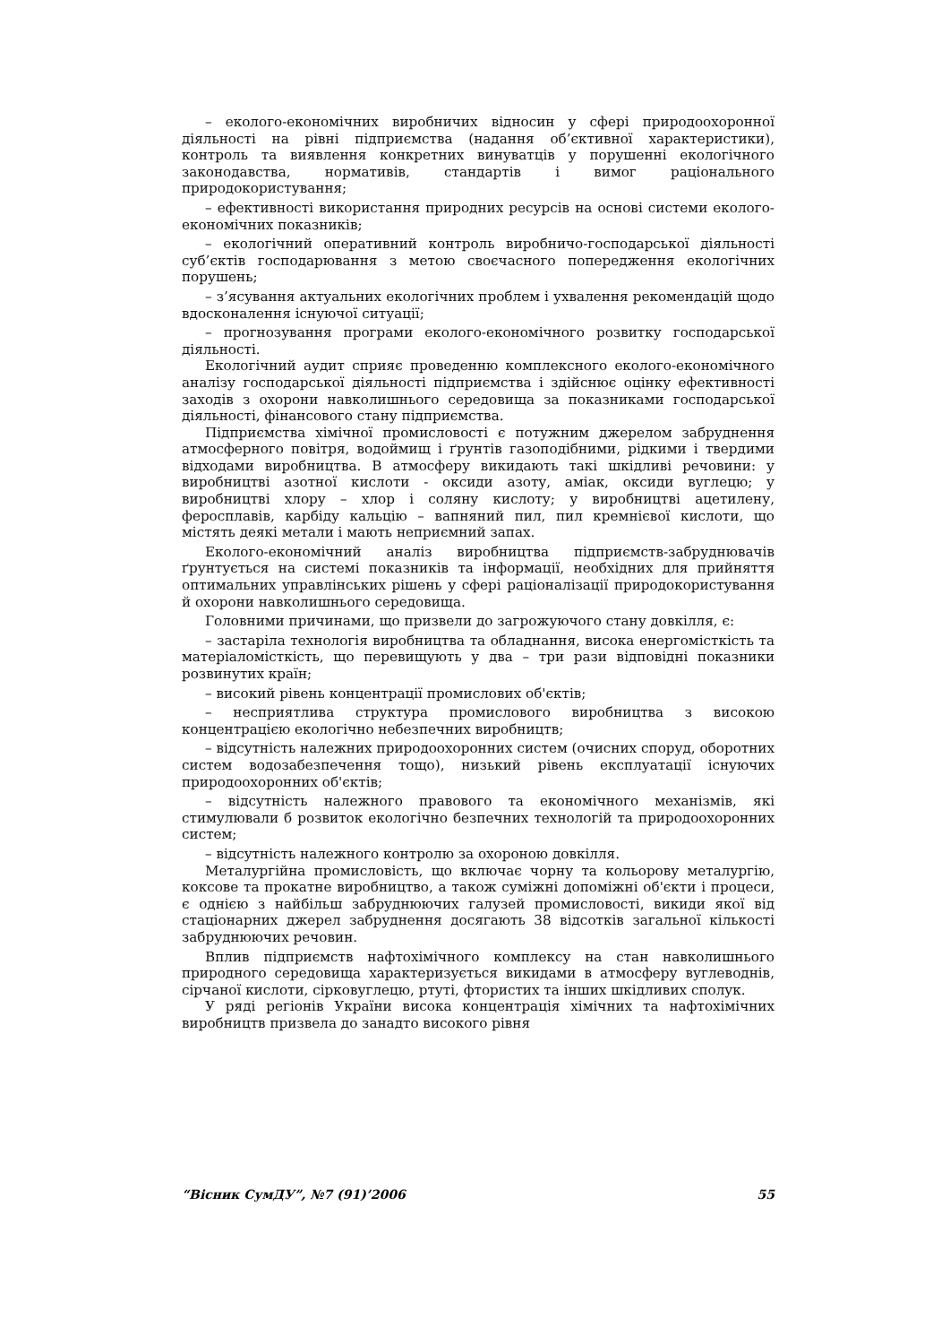– еколого-економічних виробничих відносин у сфері природоохоронної діяльності на рівні підприємства (надання об’єктивної характеристики), контроль та виявлення конкретних винуватців у порушенні екологічного законодавства, нормативів, стандартів і вимог раціонального природокористування;
– ефективності використання природних ресурсів на основі системи еколого-економічних показників;
– екологічний оперативний контроль виробничо-господарської діяльності суб’єктів господарювання з метою своєчасного попередження екологічних порушень;
– з’ясування актуальних екологічних проблем і ухвалення рекомендацій щодо вдосконалення існуючої ситуації;
– прогнозування програми еколого-економічного розвитку господарської діяльності.
Екологічний аудит сприяє проведенню комплексного еколого-економічного аналізу господарської діяльності підприємства і здійснює оцінку ефективності заходів з охорони навколишнього середовища за показниками господарської діяльності, фінансового стану підприємства.
Підприємства хімічної промисловості є потужним джерелом забруднення атмосферного повітря, водоймищ і ґрунтів газоподібними, рідкими і твердими відходами виробництва. В атмосферу викидають такі шкідливі речовини: у виробництві азотної кислоти - оксиди азоту, аміак, оксиди вуглецю; у виробництві хлору – хлор і соляну кислоту; у виробництві ацетилену, феросплавів, карбіду кальцію – вапняний пил, пил кремнієвої кислоти, що містять деякі метали і мають неприємний запах.
Еколого-економічний аналіз виробництва підприємств-забруднювачів ґрунтується на системі показників та інформації, необхідних для прийняття оптимальних управлінських рішень у сфері раціоналізації природокористування й охорони навколишнього середовища.
Головними причинами, що призвели до загрожуючого стану довкілля, є:
– застаріла технологія виробництва та обладнання, висока енергомісткість та матеріаломісткість, що перевищують у два – три рази відповідні показники розвинутих країн;
– високий рівень концентрації промислових об'єктів;
– несприятлива структура промислового виробництва з високою концентрацією екологічно небезпечних виробництв;
– відсутність належних природоохоронних систем (очисних споруд, оборотних систем водозабезпечення тощо), низький рівень експлуатації існуючих природоохоронних об'єктів;
– відсутність належного правового та економічного механізмів, які стимулювали б розвиток екологічно безпечних технологій та природоохоронних систем;
– відсутність належного контролю за охороною довкілля.
Металургійна промисловість, що включає чорну та кольорову металургію, коксове та прокатне виробництво, а також суміжні допоміжні об'єкти і процеси, є однією з найбільш забруднюючих галузей промисловості, викиди якої від стаціонарних джерел забруднення досягають 38 відсотків загальної кількості забруднюючих речовин.
Вплив підприємств нафтохімічного комплексу на стан навколишнього природного середовища характеризується викидами в атмосферу вуглеводнів, сірчаної кислоти, сірковуглецю, ртуті, фтористих та інших шкідливих сполук.
У ряді регіонів України висока концентрація хімічних та нафтохімічних виробництв призвела до занадто високого рівня
“Вісник СумДУ”, №7 (91)’2006 55